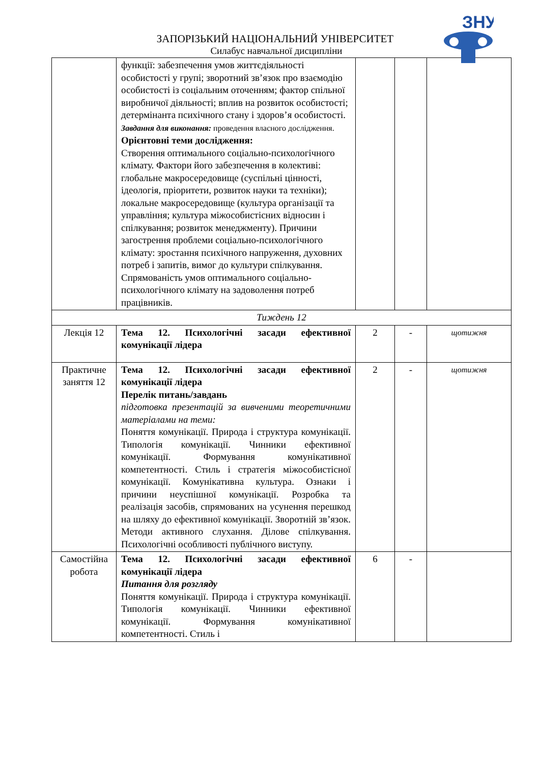ЗНУ
ЗАПОРІЗЬКИЙ НАЦІОНАЛЬНИЙ УНІВЕРСИТЕТ
Силабус навчальної дисципліни
| | функції: забезпечення умов життєдіяльності особистості у групі; зворотний зв’язок про взаємодію особистості із соціальним оточенням; фактор спільної виробничої діяльності; вплив на розвиток особистості; детермінанта психічного стану і здоров’я особистості. Завдання для виконання: проведення власного дослідження. Орієнтовні теми дослідження: Створення оптимального соціально-психологічного клімату. Фактори його забезпечення в колективі: глобальне макросередовище (суспільні цінності, ідеологія, пріоритети, розвиток науки та техніки); локальне макросередовище (культура організації та управління; культура міжособистісних відносин і спілкування; розвиток менеджменту). Причини загострення проблеми соціально-психологічного клімату: зростання психічного напруження, духовних потреб і запитів, вимог до культури спілкування. Спрямованість умов оптимального соціально-психологічного клімату на задоволення потреб працівників. | | | |
| Тиждень 12 | | | | |
| Лекція 12 | Тема 12. Психологічні засади ефективної комунікації лідера | 2 | - | щотижня |
| Практичне заняття 12 | Тема 12. Психологічні засади ефективної комунікації лідера Перелік питань/завдань підготовка презентацій за вивченими теоретичними матеріалами на теми: Поняття комунікації. Природа і структура комунікації. Типологія комунікації. Чинники ефективної комунікації. Формування комунікативної компетентності. Стиль і стратегія міжособистісної комунікації. Комунікативна культура. Ознаки і причини неуспішної комунікації. Розробка та реалізація засобів, спрямованих на усунення перешкод на шляху до ефективної комунікації. Зворотній зв’язок. Методи активного слухання. Ділове спілкування. Психологічні особливості публічного виступу. | 2 | - | щотижня |
| Самостійна робота | Тема 12. Психологічні засади ефективної комунікації лідера Питання для розгляду Поняття комунікації. Природа і структура комунікації. Типологія комунікації. Чинники ефективної комунікації. Формування комунікативної компетентності. Стиль і | 6 | - | |